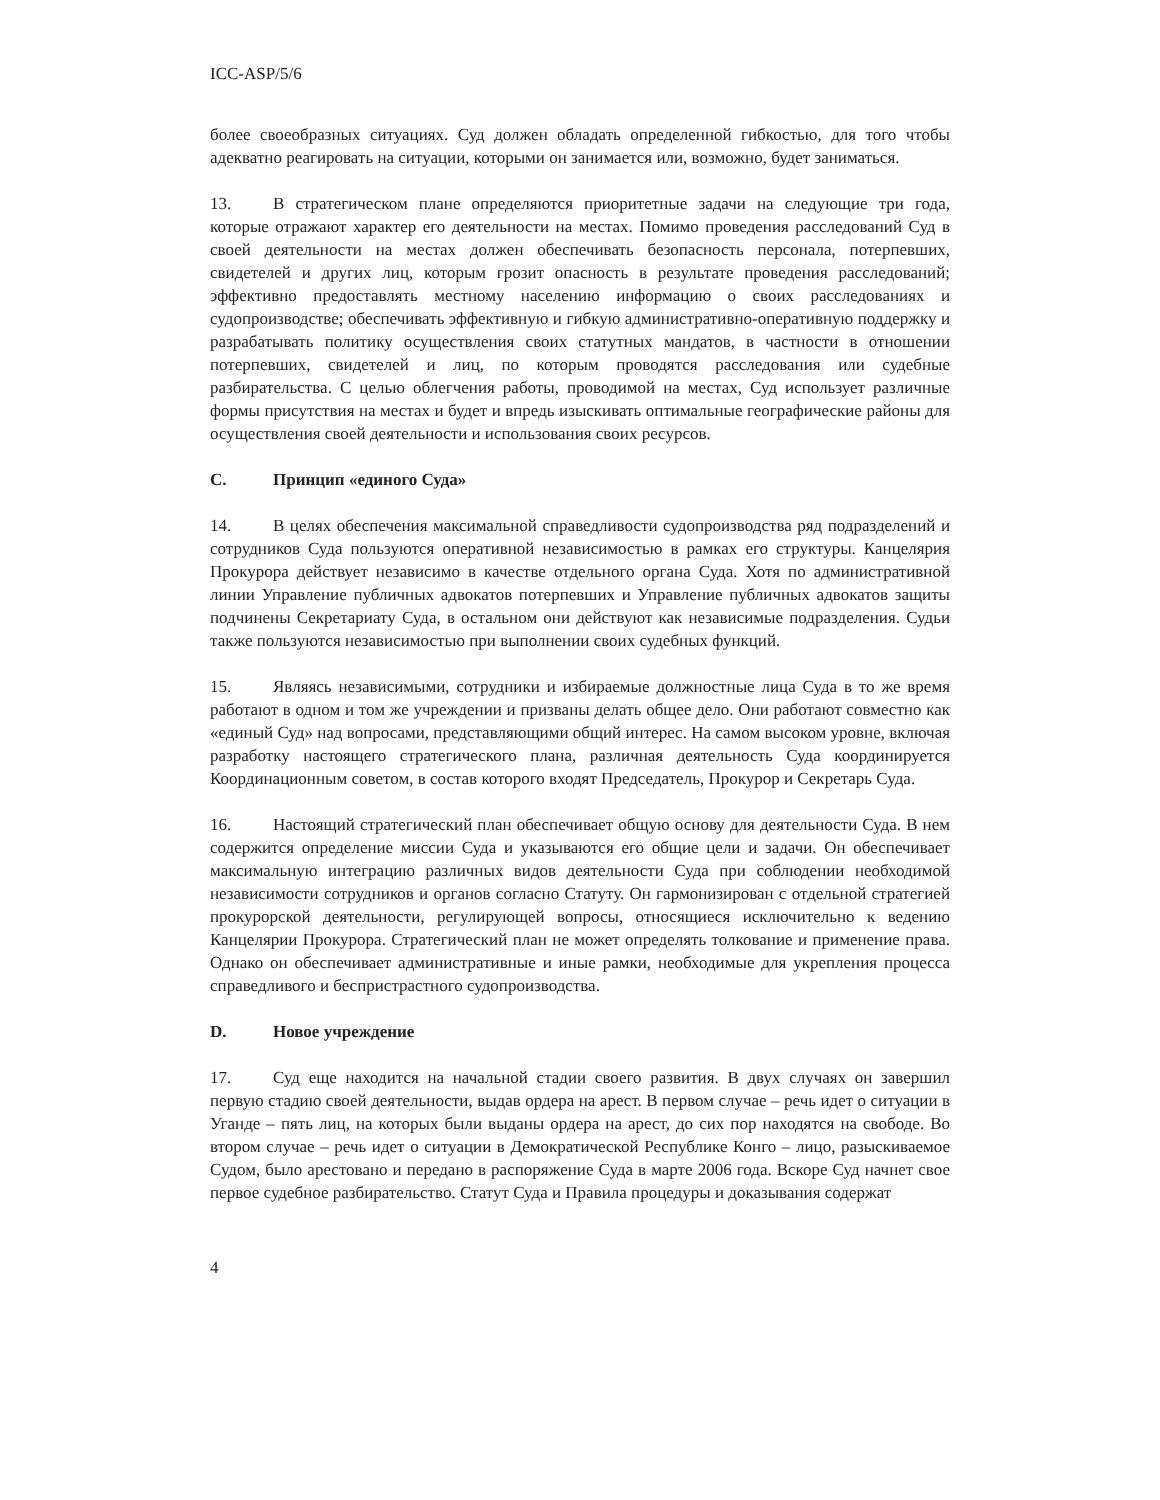ICC-ASP/5/6
более своеобразных ситуациях. Суд должен обладать определенной гибкостью, для того чтобы адекватно реагировать на ситуации, которыми он занимается или, возможно, будет заниматься.
13. В стратегическом плане определяются приоритетные задачи на следующие три года, которые отражают характер его деятельности на местах. Помимо проведения расследований Суд в своей деятельности на местах должен обеспечивать безопасность персонала, потерпевших, свидетелей и других лиц, которым грозит опасность в результате проведения расследований; эффективно предоставлять местному населению информацию о своих расследованиях и судопроизводстве; обеспечивать эффективную и гибкую административно-оперативную поддержку и разрабатывать политику осуществления своих статутных мандатов, в частности в отношении потерпевших, свидетелей и лиц, по которым проводятся расследования или судебные разбирательства. С целью облегчения работы, проводимой на местах, Суд использует различные формы присутствия на местах и будет и впредь изыскивать оптимальные географические районы для осуществления своей деятельности и использования своих ресурсов.
C. Принцип «единого Суда»
14. В целях обеспечения максимальной справедливости судопроизводства ряд подразделений и сотрудников Суда пользуются оперативной независимостью в рамках его структуры. Канцелярия Прокурора действует независимо в качестве отдельного органа Суда. Хотя по административной линии Управление публичных адвокатов потерпевших и Управление публичных адвокатов защиты подчинены Секретариату Суда, в остальном они действуют как независимые подразделения. Судьи также пользуются независимостью при выполнении своих судебных функций.
15. Являясь независимыми, сотрудники и избираемые должностные лица Суда в то же время работают в одном и том же учреждении и призваны делать общее дело. Они работают совместно как «единый Суд» над вопросами, представляющими общий интерес. На самом высоком уровне, включая разработку настоящего стратегического плана, различная деятельность Суда координируется Координационным советом, в состав которого входят Председатель, Прокурор и Секретарь Суда.
16. Настоящий стратегический план обеспечивает общую основу для деятельности Суда. В нем содержится определение миссии Суда и указываются его общие цели и задачи. Он обеспечивает максимальную интеграцию различных видов деятельности Суда при соблюдении необходимой независимости сотрудников и органов согласно Статуту. Он гармонизирован с отдельной стратегией прокурорской деятельности, регулирующей вопросы, относящиеся исключительно к ведению Канцелярии Прокурора. Стратегический план не может определять толкование и применение права. Однако он обеспечивает административные и иные рамки, необходимые для укрепления процесса справедливого и беспристрастного судопроизводства.
D. Новое учреждение
17. Суд еще находится на начальной стадии своего развития. В двух случаях он завершил первую стадию своей деятельности, выдав ордера на арест. В первом случае – речь идет о ситуации в Уганде – пять лиц, на которых были выданы ордера на арест, до сих пор находятся на свободе. Во втором случае – речь идет о ситуации в Демократической Республике Конго – лицо, разыскиваемое Судом, было арестовано и передано в распоряжение Суда в марте 2006 года. Вскоре Суд начнет свое первое судебное разбирательство. Статут Суда и Правила процедуры и доказывания содержат
4